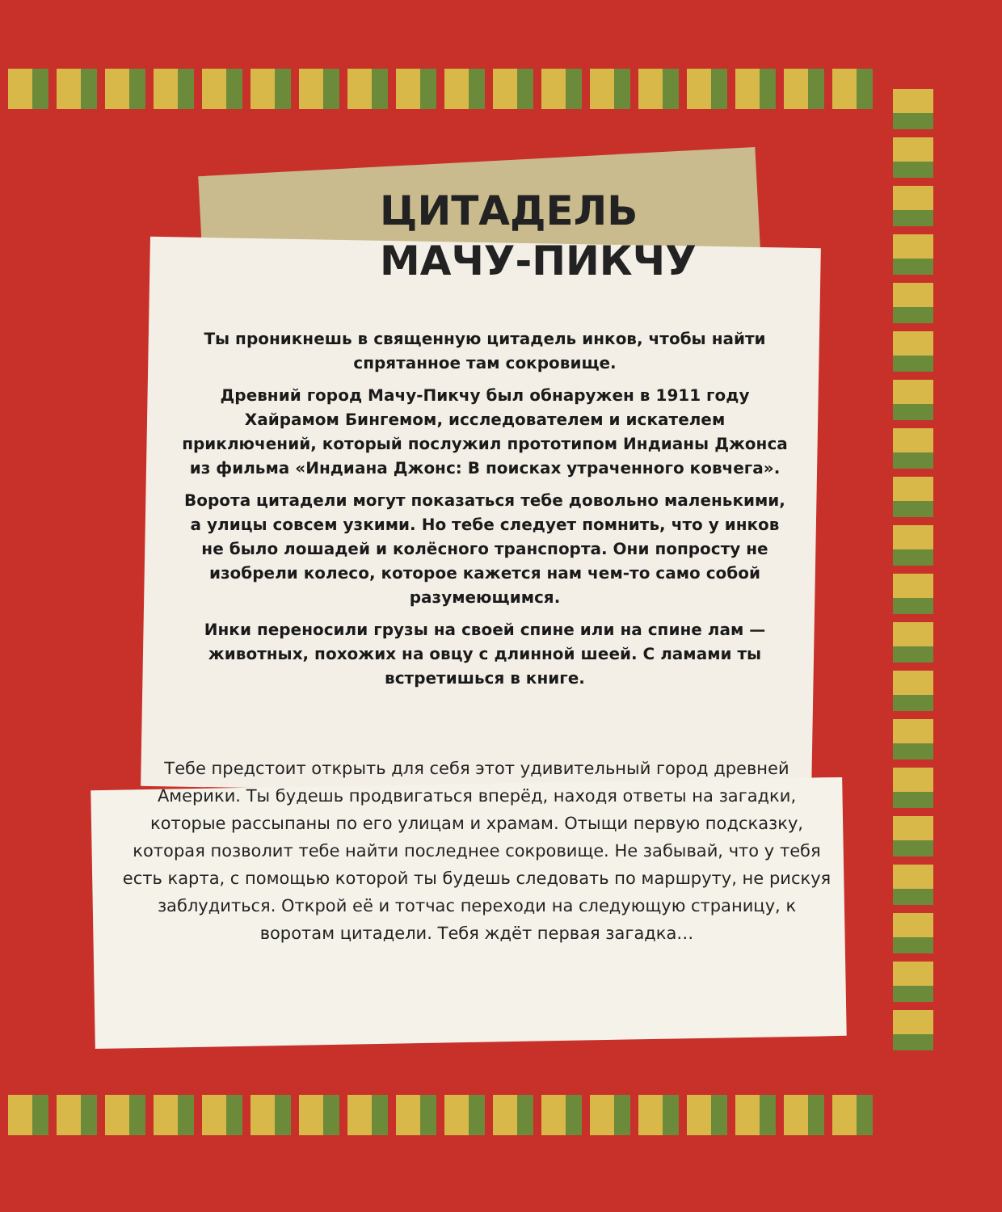ЦИТАДЕЛЬ
МАЧУ-ПИКЧУ
Ты проникнешь в священную цитадель инков, чтобы найти спрятанное там сокровище.
Древний город Мачу-Пикчу был обнаружен в 1911 году Хайрамом Бингемом, исследователем и искателем приключений, который послужил прототипом Индианы Джонса из фильма «Индиана Джонс: В поисках утраченного ковчега».
Ворота цитадели могут показаться тебе довольно маленькими, а улицы совсем узкими. Но тебе следует помнить, что у инков не было лошадей и колёсного транспорта. Они попросту не изобрели колесо, которое кажется нам чем-то само собой разумеющимся.
Инки переносили грузы на своей спине или на спине лам — животных, похожих на овцу с длинной шеей. С ламами ты встретишься в книге.
Тебе предстоит открыть для себя этот удивительный город древней Америки. Ты будешь продвигаться вперёд, находя ответы на загадки, которые рассыпаны по его улицам и храмам. Отыщи первую подсказку, которая позволит тебе найти последнее сокровище. Не забывай, что у тебя есть карта, с помощью которой ты будешь следовать по маршруту, не рискуя заблудиться. Открой её и тотчас переходи на следующую страницу, к воротам цитадели. Тебя ждёт первая загадка…